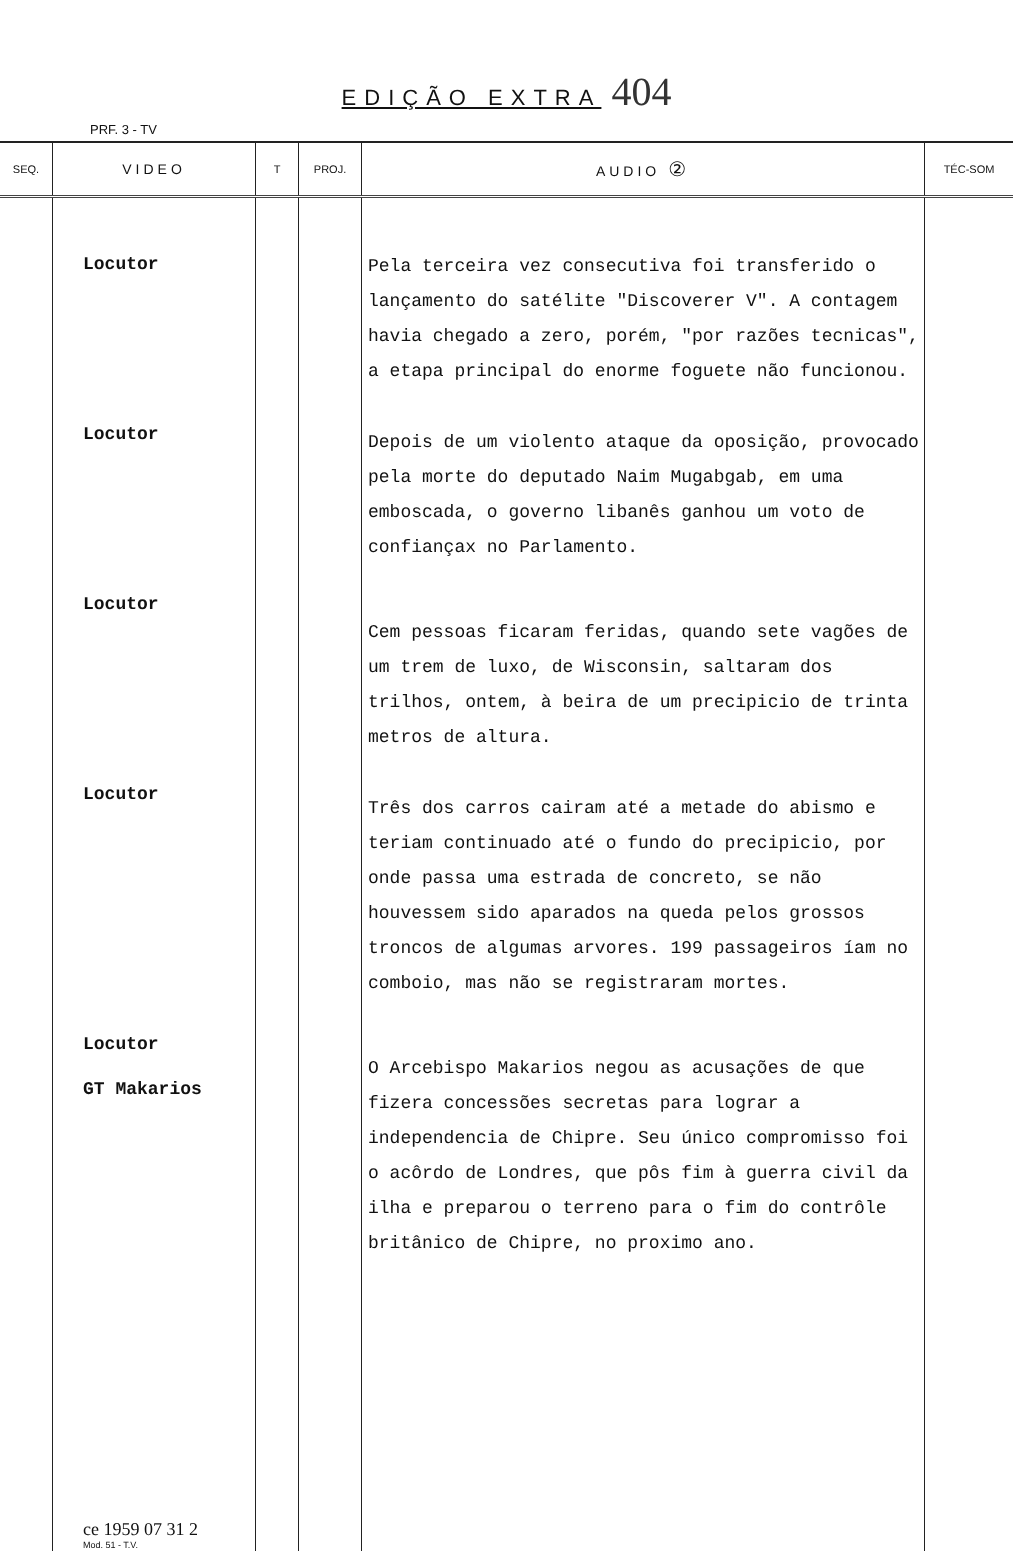EDIÇÃO EXTRA 404
PRF. 3 - TV
| SEQ. | VIDEO | T | PROJ. | AUDIO ② | TÉC-SOM |
| --- | --- | --- | --- | --- | --- |
| | Locutor Locutor Locutor Locutor Locutor GT Makarios ce 1959 07 31 2 Mod. 51 - T.V. | | | Pela terceira vez consecutiva foi transferido o lançamento do satélite "Discoverer V". A contagem havia chegado a zero, porém, "por razões tecnicas", a etapa principal do enorme foguete não funcionou. Depois de um violento ataque da oposição, provocado pela morte do deputado Naim Mugabgab, em uma emboscada, o governo libanês ganhou um voto de confiançax no Parlamento. Cem pessoas ficaram feridas, quando sete vagões de um trem de luxo, de Wisconsin, saltaram dos trilhos, ontem, à beira de um precipicio de trinta metros de altura. Três dos carros cairam até a metade do abismo e teriam continuado até o fundo do precipicio, por onde passa uma estrada de concreto, se não houvessem sido aparados na queda pelos grossos troncos de algumas arvores. 199 passageiros íam no comboio, mas não se registraram mortes. O Arcebispo Makarios negou as acusações de que fizera concessões secretas para lograr a independencia de Chipre. Seu único compromisso foi o acôrdo de Londres, que pôs fim à guerra civil da ilha e preparou o terreno para o fim do contrôle britânico de Chipre, no proximo ano. | |